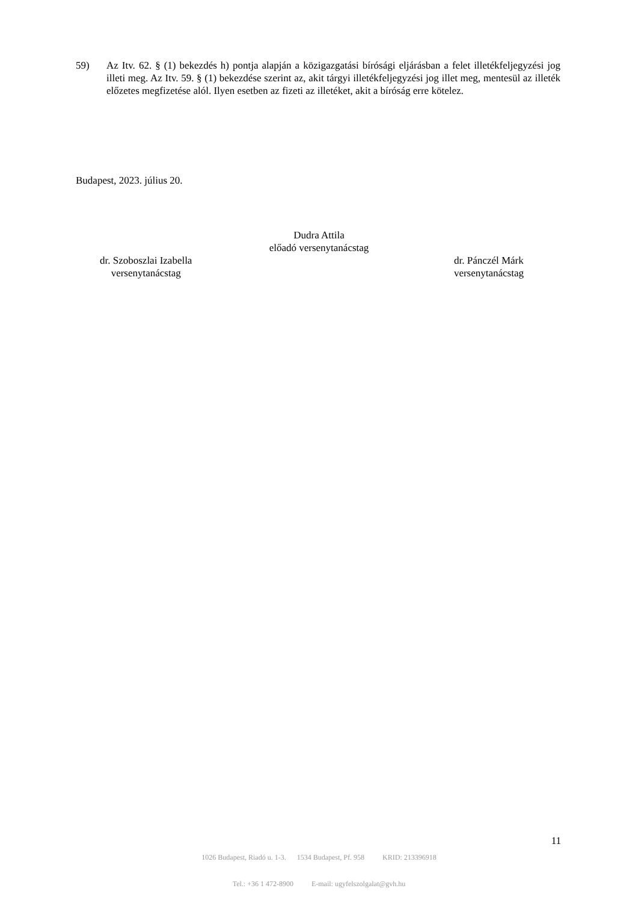59) Az Itv. 62. § (1) bekezdés h) pontja alapján a közigazgatási bírósági eljárásban a felet illetékfeljegyzési jog illeti meg. Az Itv. 59. § (1) bekezdése szerint az, akit tárgyi illetékfeljegyzési jog illet meg, mentesül az illeték előzetes megfizetése alól. Ilyen esetben az fizeti az illetéket, akit a bíróság erre kötelez.
Budapest, 2023. július 20.
Dudra Attila
előadó versenytanácstag
dr. Szoboszlai Izabella
versenytanácstag
dr. Pánczél Márk
versenytanácstag
11
1026 Budapest, Riadó u. 1-3. 1534 Budapest, Pf. 958 KRID: 213396918
Tel.: +36 1 472-8900 E-mail: ugyfelszolgalat@gvh.hu